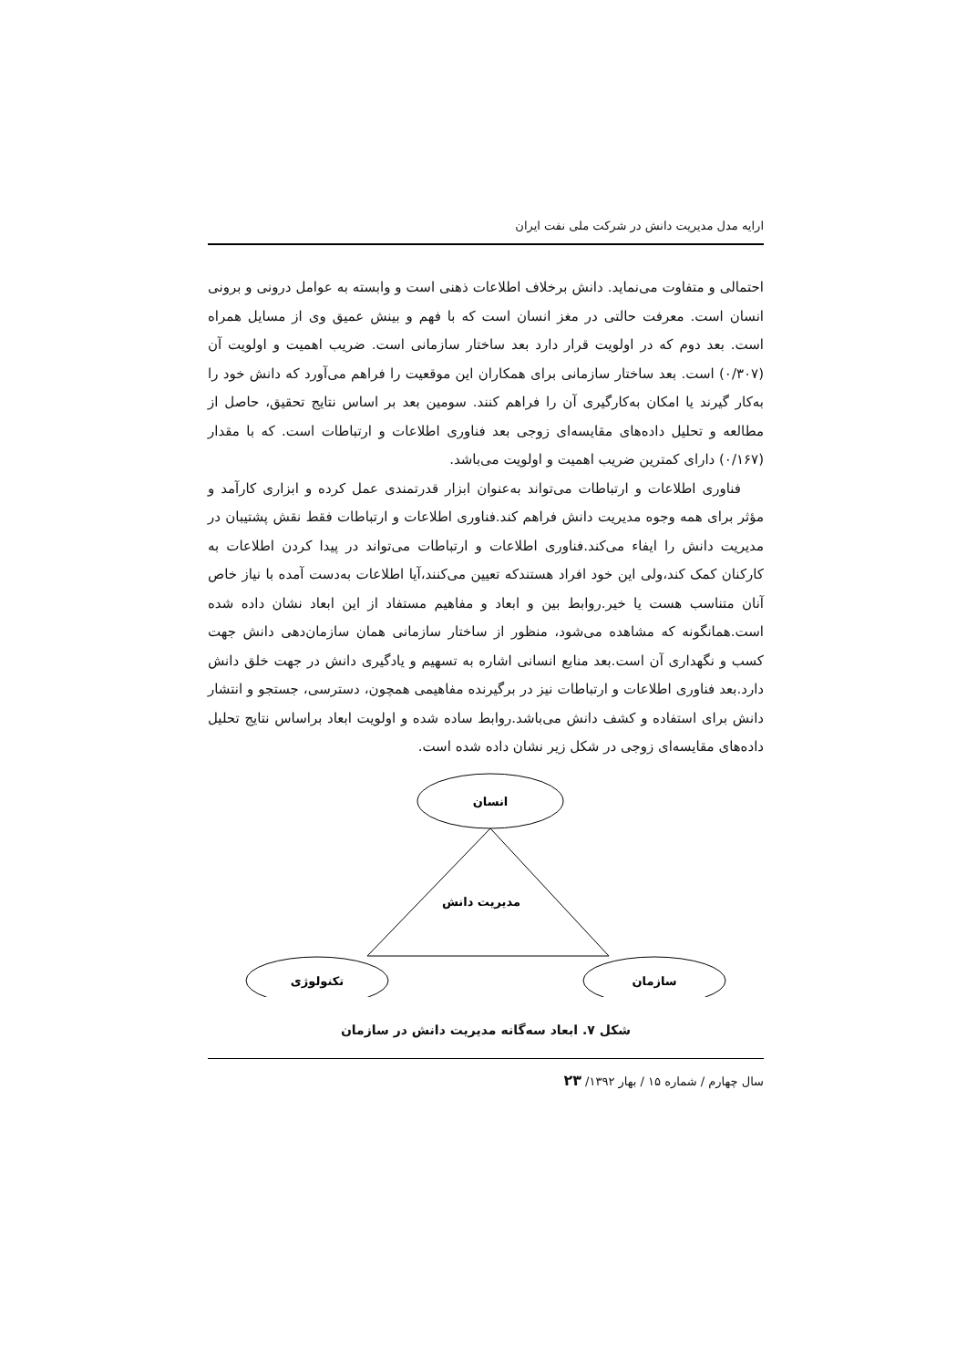ارایه مدل مدیریت دانش در شرکت ملی نفت ایران
احتمالی و متفاوت می‌نماید. دانش برخلاف اطلاعات ذهنی است و وابسته به عوامل درونی و برونی انسان است. معرفت حالتی در مغز انسان است که با فهم و بینش عمیق وی از مسایل همراه است. بعد دوم که در اولویت قرار دارد بعد ساختار سازمانی است. ضریب اهمیت و اولویت آن (۰/۳۰۷) است. بعد ساختار سازمانی برای همکاران این موقعیت را فراهم می‌آورد که دانش خود را به‌کار گیرند یا امکان به‌کارگیری آن را فراهم کنند. سومین بعد بر اساس نتایج تحقیق، حاصل از مطالعه و تحلیل داده‌های مقایسه‌ای زوجی بعد فناوری اطلاعات و ارتباطات است. که با مقدار (۰/۱۶۷) دارای کمترین ضریب اهمیت و اولویت می‌باشد.
فناوری اطلاعات و ارتباطات می‌تواند به‌عنوان ابزار قدرتمندی عمل کرده و ابزاری کارآمد و مؤثر برای همه وجوه مدیریت دانش فراهم کند.فناوری اطلاعات و ارتباطات فقط نقش پشتیبان در مدیریت دانش را ایفاء می‌کند.فناوری اطلاعات و ارتباطات می‌تواند در پیدا کردن اطلاعات به کارکنان کمک کند،ولی این خود افراد هستندکه تعیین می‌کنند،آیا اطلاعات به‌دست آمده با نیاز خاص آنان متناسب هست یا خیر.روابط بین و ابعاد و مفاهیم مستفاد از این ابعاد نشان داده شده است.همانگونه که مشاهده می‌شود، منظور از ساختار سازمانی همان سازمان‌دهی دانش جهت کسب و نگهداری آن است.بعد منابع انسانی اشاره به تسهیم و یادگیری دانش در جهت خلق دانش دارد.بعد فناوری اطلاعات و ارتباطات نیز در برگیرنده مفاهیمی همچون، دسترسی، جستجو و انتشار دانش برای استفاده و کشف دانش می‌باشد.روابط ساده شده و اولویت ابعاد براساس نتایج تحلیل داده‌های مقایسه‌ای زوجی در شکل زیر نشان داده شده است.
انسان
مدیریت دانش
تکنولوژی
سازمان
شکل ۷. ابعاد سه‌گانه مدیریت دانش در سازمان
سال چهارم / شماره ۱۵ / بهار ۱۳۹۲/ ۲۳